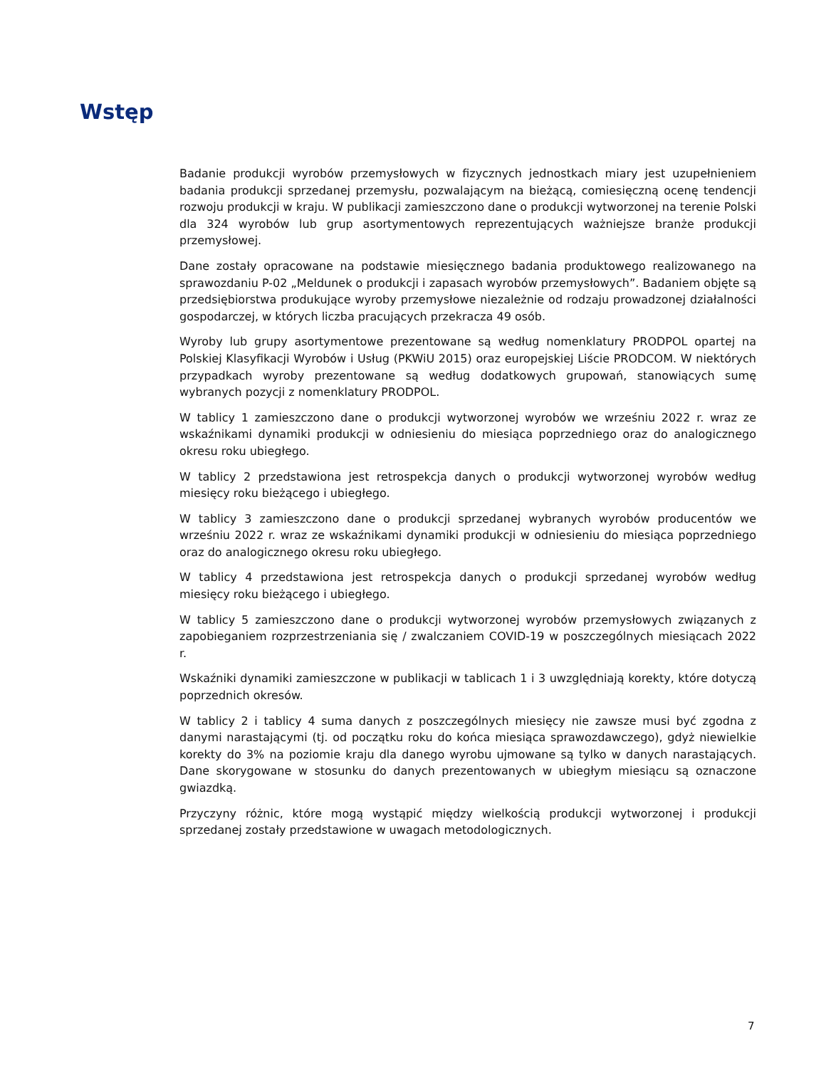Wstęp
Badanie produkcji wyrobów przemysłowych w fizycznych jednostkach miary jest uzupełnieniem badania produkcji sprzedanej przemysłu, pozwalającym na bieżącą, comiesięczną ocenę tendencji rozwoju produkcji w kraju. W publikacji zamieszczono dane o produkcji wytworzonej na terenie Polski dla 324 wyrobów lub grup asortymentowych reprezentujących ważniejsze branże produkcji przemysłowej.
Dane zostały opracowane na podstawie miesięcznego badania produktowego realizowanego na sprawozdaniu P-02 „Meldunek o produkcji i zapasach wyrobów przemysłowych”. Badaniem objęte są przedsiębiorstwa produkujące wyroby przemysłowe niezależnie od rodzaju prowadzonej działalności gospodarczej, w których liczba pracujących przekracza 49 osób.
Wyroby lub grupy asortymentowe prezentowane są według nomenklatury PRODPOL opartej na Polskiej Klasyfikacji Wyrobów i Usług (PKWiU 2015) oraz europejskiej Liście PRODCOM. W niektórych przypadkach wyroby prezentowane są według dodatkowych grupowań, stanowiących sumę wybranych pozycji z nomenklatury PRODPOL.
W tablicy 1 zamieszczono dane o produkcji wytworzonej wyrobów we wrześniu 2022 r. wraz ze wskaźnikami dynamiki produkcji w odniesieniu do miesiąca poprzedniego oraz do analogicznego okresu roku ubiegłego.
W tablicy 2 przedstawiona jest retrospekcja danych o produkcji wytworzonej wyrobów według miesięcy roku bieżącego i ubiegłego.
W tablicy 3 zamieszczono dane o produkcji sprzedanej wybranych wyrobów producentów we wrześniu 2022 r. wraz ze wskaźnikami dynamiki produkcji w odniesieniu do miesiąca poprzedniego oraz do analogicznego okresu roku ubiegłego.
W tablicy 4 przedstawiona jest retrospekcja danych o produkcji sprzedanej wyrobów według miesięcy roku bieżącego i ubiegłego.
W tablicy 5 zamieszczono dane o produkcji wytworzonej wyrobów przemysłowych związanych z zapobieganiem rozprzestrzeniania się / zwalczaniem COVID-19 w poszczególnych miesiącach 2022 r.
Wskaźniki dynamiki zamieszczone w publikacji w tablicach 1 i 3 uwzględniają korekty, które dotyczą poprzednich okresów.
W tablicy 2 i tablicy 4 suma danych z poszczególnych miesięcy nie zawsze musi być zgodna z danymi narastającymi (tj. od początku roku do końca miesiąca sprawozdawczego), gdyż niewielkie korekty do 3% na poziomie kraju dla danego wyrobu ujmowane są tylko w danych narastających. Dane skorygowane w stosunku do danych prezentowanych w ubiegłym miesiącu są oznaczone gwiazdką.
Przyczyny różnic, które mogą wystąpić między wielkością produkcji wytworzonej i produkcji sprzedanej zostały przedstawione w uwagach metodologicznych.
7